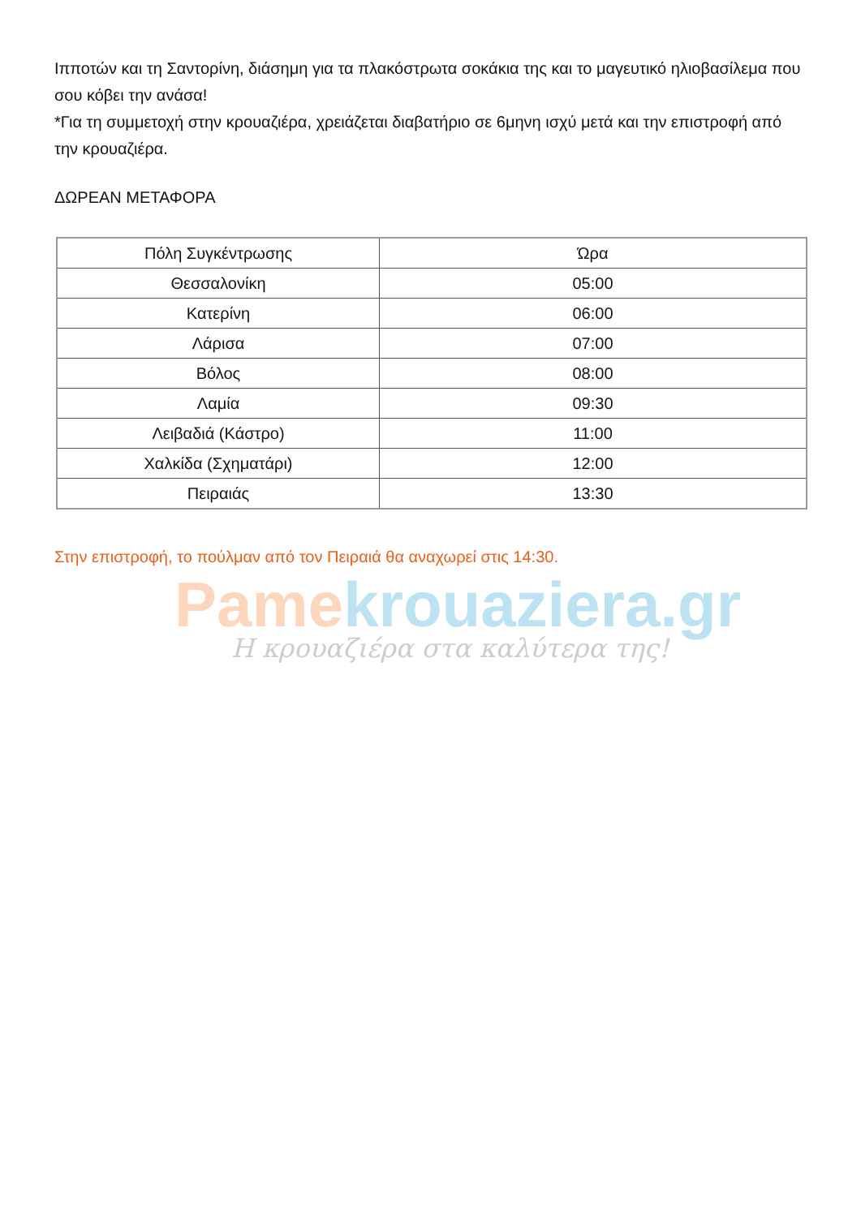Pamekrouaziera.gr
Η κρουαζιέρα στα καλύτερα της!
Ιπποτών και τη Σαντορίνη, διάσημη για τα πλακόστρωτα σοκάκια της και το μαγευτικό ηλιοβασίλεμα που σου κόβει την ανάσα!
*Για τη συμμετοχή στην κρουαζιέρα, χρειάζεται διαβατήριο σε 6μηνη ισχύ μετά και την επιστροφή από την κρουαζιέρα.
ΔΩΡΕΑΝ ΜΕΤΑΦΟΡΑ
| Πόλη Συγκέντρωσης | Ώρα |
| --- | --- |
| Θεσσαλονίκη | 05:00 |
| Κατερίνη | 06:00 |
| Λάρισα | 07:00 |
| Βόλος | 08:00 |
| Λαμία | 09:30 |
| Λειβαδιά (Κάστρο) | 11:00 |
| Χαλκίδα (Σχηματάρι) | 12:00 |
| Πειραιάς | 13:30 |
Στην επιστροφή, το πούλμαν από τον Πειραιά θα αναχωρεί στις 14:30.